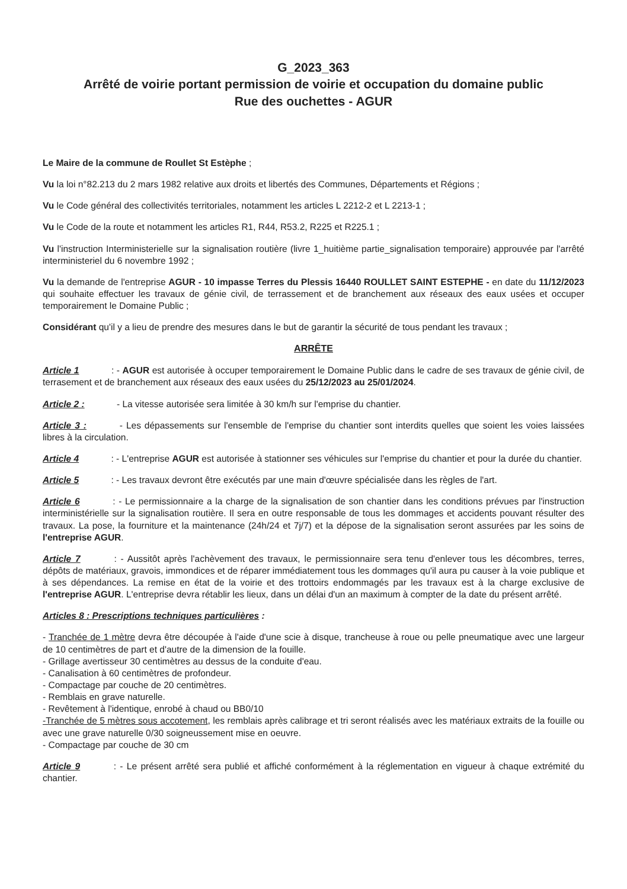G_2023_363
Arrêté de voirie portant permission de voirie et occupation du domaine public
Rue des ouchettes - AGUR
Le Maire de la commune de Roullet St Estèphe ;
Vu la loi n°82.213 du 2 mars 1982 relative aux droits et libertés des Communes, Départements et Régions ;
Vu le Code général des collectivités territoriales, notamment les articles L 2212-2 et L 2213-1 ;
Vu le Code de la route et notamment les articles R1, R44, R53.2, R225 et R225.1 ;
Vu l'instruction Interministerielle sur la signalisation routière (livre 1_huitième partie_signalisation temporaire) approuvée par l'arrêté interministeriel du 6 novembre 1992 ;
Vu la demande de l'entreprise AGUR - 10 impasse Terres du Plessis 16440 ROULLET SAINT ESTEPHE - en date du 11/12/2023 qui souhaite effectuer les travaux de génie civil, de terrassement et de branchement aux réseaux des eaux usées et occuper temporairement le Domaine Public ;
Considérant qu'il y a lieu de prendre des mesures dans le but de garantir la sécurité de tous pendant les travaux ;
ARRÊTE
Article 1 : - AGUR est autorisée à occuper temporairement le Domaine Public dans le cadre de ses travaux de génie civil, de terrasement et de branchement aux réseaux des eaux usées du 25/12/2023 au 25/01/2024.
Article 2 : - La vitesse autorisée sera limitée à 30 km/h sur l'emprise du chantier.
Article 3 : - Les dépassements sur l'ensemble de l'emprise du chantier sont interdits quelles que soient les voies laissées libres à la circulation.
Article 4 : - L'entreprise AGUR est autorisée à stationner ses véhicules sur l'emprise du chantier et pour la durée du chantier.
Article 5 : - Les travaux devront être exécutés par une main d'œuvre spécialisée dans les règles de l'art.
Article 6 : - Le permissionnaire a la charge de la signalisation de son chantier dans les conditions prévues par l'instruction interministérielle sur la signalisation routière. Il sera en outre responsable de tous les dommages et accidents pouvant résulter des travaux. La pose, la fourniture et la maintenance (24h/24 et 7j/7) et la dépose de la signalisation seront assurées par les soins de l'entreprise AGUR.
Article 7 : - Aussitôt après l'achèvement des travaux, le permissionnaire sera tenu d'enlever tous les décombres, terres, dépôts de matériaux, gravois, immondices et de réparer immédiatement tous les dommages qu'il aura pu causer à la voie publique et à ses dépendances. La remise en état de la voirie et des trottoirs endommagés par les travaux est à la charge exclusive de l'entreprise AGUR. L'entreprise devra rétablir les lieux, dans un délai d'un an maximum à compter de la date du présent arrêté.
Articles 8 : Prescriptions techniques particulières :
- Tranchée de 1 mètre devra être découpée à l'aide d'une scie à disque, trancheuse à roue ou pelle pneumatique avec une largeur de 10 centimètres de part et d'autre de la dimension de la fouille.
- Grillage avertisseur 30 centimètres au dessus de la conduite d'eau.
- Canalisation à 60 centimètres de profondeur.
- Compactage par couche de 20 centimètres.
- Remblais en grave naturelle.
- Revêtement à l'identique, enrobé à chaud ou BB0/10
-Tranchée de 5 mètres sous accotement, les remblais après calibrage et tri seront réalisés avec les matériaux extraits de la fouille ou avec une grave naturelle 0/30 soigneussement mise en oeuvre.
- Compactage par couche de 30 cm
Article 9 : - Le présent arrêté sera publié et affiché conformément à la réglementation en vigueur à chaque extrémité du chantier.